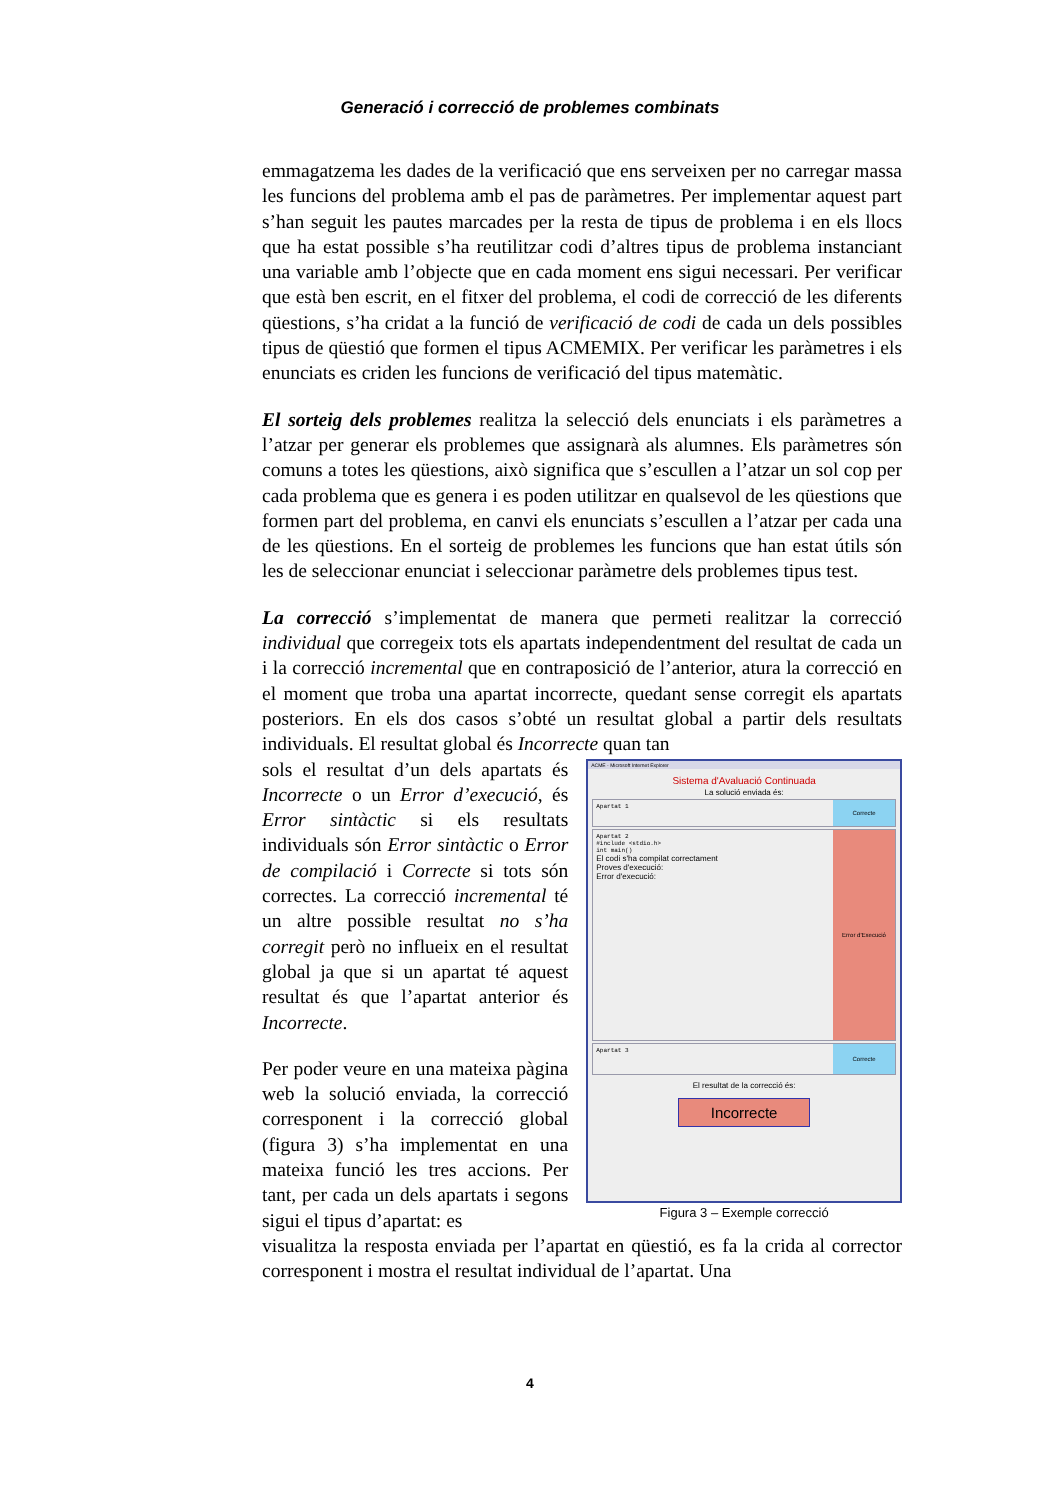Generació i correcció de problemes combinats
emmagatzema les dades de la verificació que ens serveixen per no carregar massa les funcions del problema amb el pas de paràmetres. Per implementar aquest part s’han seguit les pautes marcades per la resta de tipus de problema i en els llocs que ha estat possible s’ha reutilitzar codi d’altres tipus de problema instanciant una variable amb l’objecte que en cada moment ens sigui necessari. Per verificar que està ben escrit, en el fitxer del problema, el codi de correcció de les diferents qüestions, s’ha cridat a la funció de verificació de codi de cada un dels possibles tipus de qüestió que formen el tipus ACMEMIX. Per verificar les paràmetres i els enunciats es criden les funcions de verificació del tipus matemàtic.
El sorteig dels problemes realitza la selecció dels enunciats i els paràmetres a l’atzar per generar els problemes que assignarà als alumnes. Els paràmetres són comuns a totes les qüestions, això significa que s’escullen a l’atzar un sol cop per cada problema que es genera i es poden utilitzar en qualsevol de les qüestions que formen part del problema, en canvi els enunciats s’escullen a l’atzar per cada una de les qüestions. En el sorteig de problemes les funcions que han estat útils són les de seleccionar enunciat i seleccionar paràmetre dels problemes tipus test.
La correcció s’implementat de manera que permeti realitzar la correcció individual que corregeix tots els apartats independentment del resultat de cada un i la correcció incremental que en contraposició de l’anterior, atura la correcció en el moment que troba una apartat incorrecte, quedant sense corregit els apartats posteriors. En els dos casos s’obté un resultat global a partir dels resultats individuals. El resultat global és Incorrecte quan tan
sols el resultat d’un dels apartats és Incorrecte o un Error d’execució, és Error sintàctic si els resultats individuals són Error sintàctic o Error de compilació i Correcte si tots són correctes. La correcció incremental té un altre possible resultat no s’ha corregit però no influeix en el resultat global ja que si un apartat té aquest resultat és que l’apartat anterior és Incorrecte.
Per poder veure en una mateixa pàgina web la solució enviada, la correcció corresponent i la correcció global (figura 3) s’ha implementat en una mateixa funció les tres accions. Per tant, per cada un dels apartats i segons sigui el tipus d’apartat: es
ACME - Microsoft Internet Explorer
Sistema d'Avaluació Continuada
La solució enviada és:
Apartat 1
Correcte
Apartat 2
#include <stdio.h>
int main()
El codi s'ha compilat correctament
Proves d'execució:
Error d'execució:
Error d'Execució
Apartat 3
Correcte
El resultat de la correcció és:
Incorrecte
Figura 3 – Exemple correcció
visualitza la resposta enviada per l’apartat en qüestió, es fa la crida al corrector corresponent i mostra el resultat individual de l’apartat. Una
4